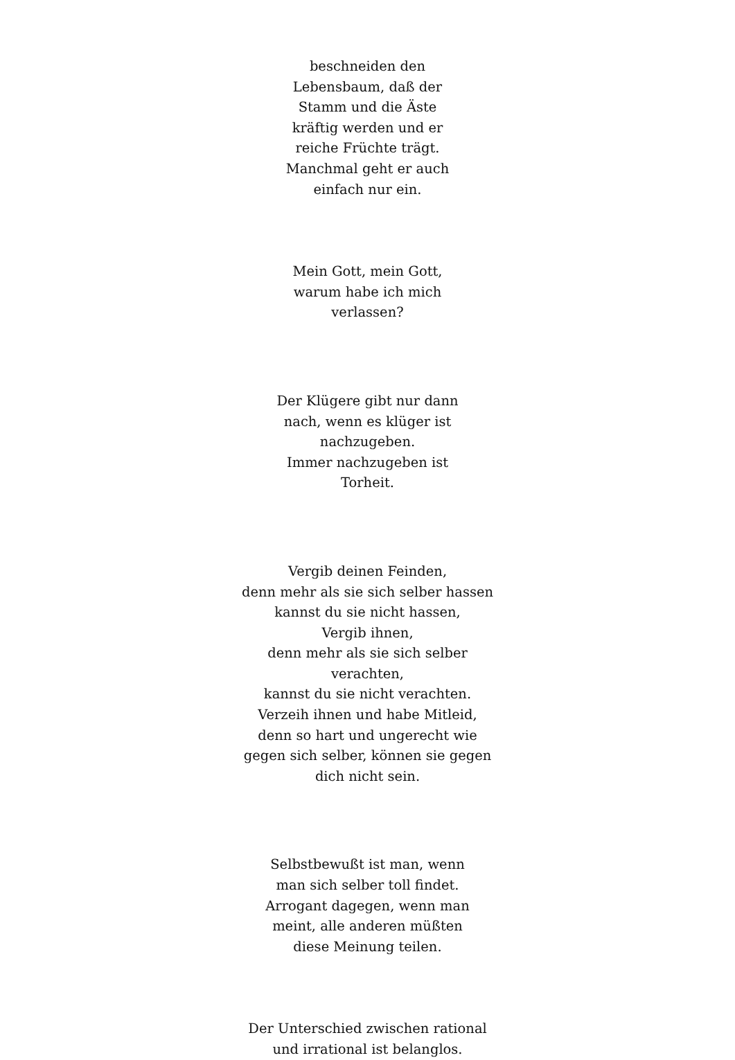beschneiden den
Lebensbaum, daß der
Stamm und die Äste
kräftig werden und er
reiche Früchte trägt.
Manchmal geht er auch
einfach nur ein.
Mein Gott, mein Gott,
warum habe ich mich
verlassen?
Der Klügere gibt nur dann
nach, wenn es klüger ist
nachzugeben.
Immer nachzugeben ist
Torheit.
Vergib deinen Feinden,
denn mehr als sie sich selber hassen
kannst du sie nicht hassen,
Vergib ihnen,
denn mehr als sie sich selber
verachten,
kannst du sie nicht verachten.
Verzeih ihnen und habe Mitleid,
denn so hart und ungerecht wie
gegen sich selber, können sie gegen
dich nicht sein.
Selbstbewußt ist man, wenn
man sich selber toll findet.
Arrogant dagegen, wenn man
meint, alle anderen müßten
diese Meinung teilen.
Der Unterschied zwischen rational
und irrational ist belanglos.